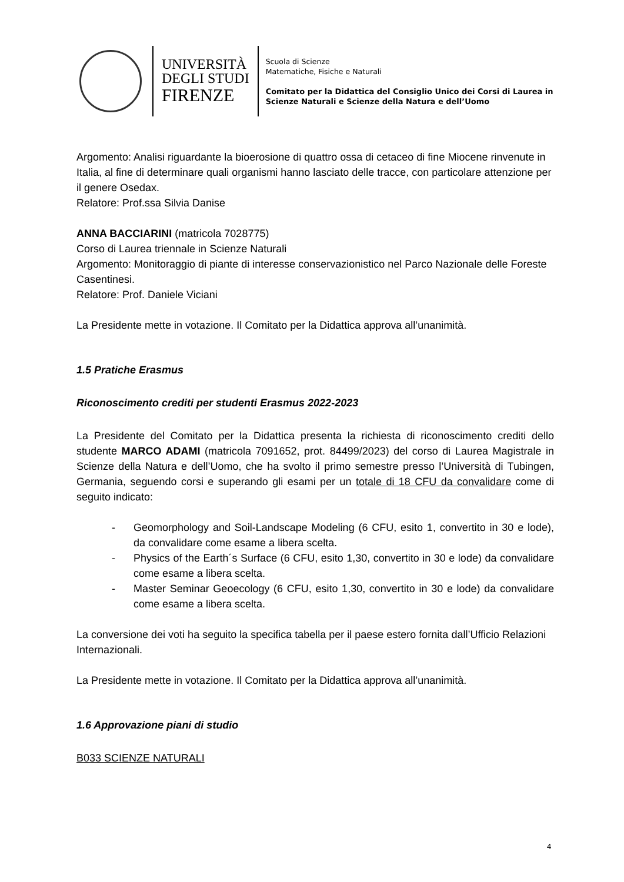UNIVERSITÀ
DEGLI STUDI
FIRENZE
Scuola di Scienze
Matematiche, Fisiche e Naturali
Comitato per la Didattica del Consiglio Unico dei Corsi di Laurea in
Scienze Naturali e Scienze della Natura e dell’Uomo
Argomento: Analisi riguardante la bioerosione di quattro ossa di cetaceo di fine Miocene rinvenute in Italia, al fine di determinare quali organismi hanno lasciato delle tracce, con particolare attenzione per il genere Osedax.
Relatore: Prof.ssa Silvia Danise
ANNA BACCIARINI (matricola 7028775)
Corso di Laurea triennale in Scienze Naturali
Argomento: Monitoraggio di piante di interesse conservazionistico nel Parco Nazionale delle Foreste Casentinesi.
Relatore: Prof. Daniele Viciani
La Presidente mette in votazione. Il Comitato per la Didattica approva all’unanimità.
1.5 Pratiche Erasmus
Riconoscimento crediti per studenti Erasmus 2022-2023
La Presidente del Comitato per la Didattica presenta la richiesta di riconoscimento crediti dello studente MARCO ADAMI (matricola 7091652, prot. 84499/2023) del corso di Laurea Magistrale in Scienze della Natura e dell’Uomo, che ha svolto il primo semestre presso l’Università di Tubingen, Germania, seguendo corsi e superando gli esami per un totale di 18 CFU da convalidare come di seguito indicato:
- Geomorphology and Soil-Landscape Modeling (6 CFU, esito 1, convertito in 30 e lode), da convalidare come esame a libera scelta.
- Physics of the Earth´s Surface (6 CFU, esito 1,30, convertito in 30 e lode) da convalidare come esame a libera scelta.
- Master Seminar Geoecology (6 CFU, esito 1,30, convertito in 30 e lode) da convalidare come esame a libera scelta.
La conversione dei voti ha seguito la specifica tabella per il paese estero fornita dall’Ufficio Relazioni Internazionali.
La Presidente mette in votazione. Il Comitato per la Didattica approva all’unanimità.
1.6 Approvazione piani di studio
B033 SCIENZE NATURALI
4